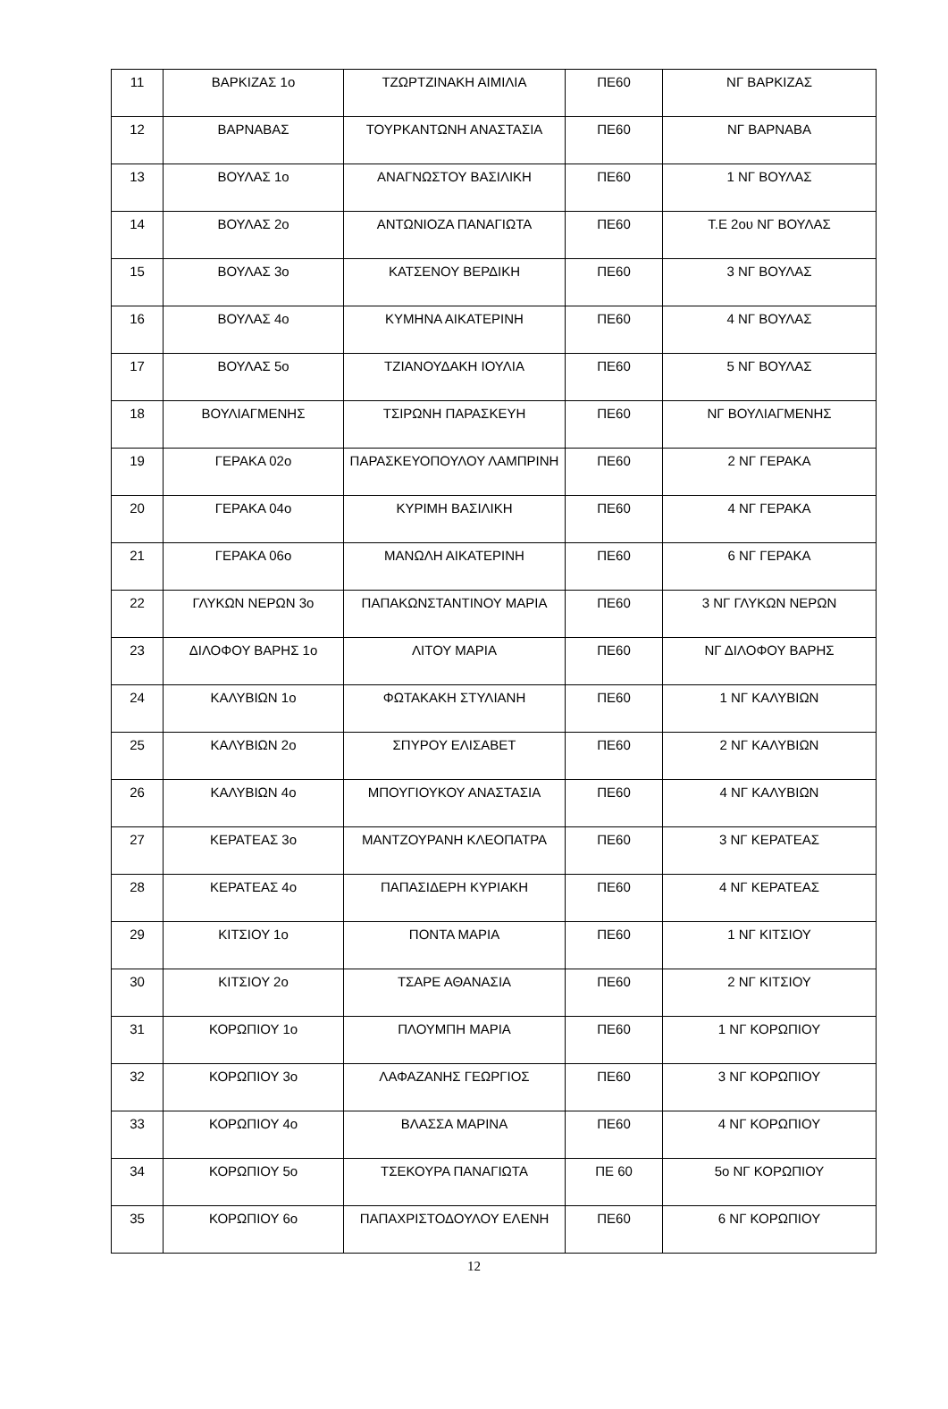| 11 | ΒΑΡΚΙΖΑΣ 1ο | ΤΖΩΡΤΖΙΝΑΚΗ ΑΙΜΙΛΙΑ | ΠΕ60 | ΝΓ ΒΑΡΚΙΖΑΣ |
| 12 | ΒΑΡΝΑΒΑΣ | ΤΟΥΡΚΑΝΤΩΝΗ ΑΝΑΣΤΑΣΙΑ | ΠΕ60 | ΝΓ ΒΑΡΝΑΒΑ |
| 13 | ΒΟΥΛΑΣ 1ο | ΑΝΑΓΝΩΣΤΟΥ ΒΑΣΙΛΙΚΗ | ΠΕ60 | 1 ΝΓ ΒΟΥΛΑΣ |
| 14 | ΒΟΥΛΑΣ 2ο | ΑΝΤΩΝΙΟΖΑ ΠΑΝΑΓΙΩΤΑ | ΠΕ60 | Τ.Ε 2ου ΝΓ ΒΟΥΛΑΣ |
| 15 | ΒΟΥΛΑΣ 3ο | ΚΑΤΣΕΝΟΥ ΒΕΡΔΙΚΗ | ΠΕ60 | 3 ΝΓ ΒΟΥΛΑΣ |
| 16 | ΒΟΥΛΑΣ 4ο | ΚΥΜΗΝΑ ΑΙΚΑΤΕΡΙΝΗ | ΠΕ60 | 4 ΝΓ ΒΟΥΛΑΣ |
| 17 | ΒΟΥΛΑΣ 5ο | ΤΖΙΑΝΟΥΔΑΚΗ ΙΟΥΛΙΑ | ΠΕ60 | 5 ΝΓ ΒΟΥΛΑΣ |
| 18 | ΒΟΥΛΙΑΓΜΕΝΗΣ | ΤΣΙΡΩΝΗ ΠΑΡΑΣΚΕΥΗ | ΠΕ60 | ΝΓ ΒΟΥΛΙΑΓΜΕΝΗΣ |
| 19 | ΓΕΡΑΚΑ 02ο | ΠΑΡΑΣΚΕΥΟΠΟΥΛΟΥ ΛΑΜΠΡΙΝΗ | ΠΕ60 | 2 ΝΓ ΓΕΡΑΚΑ |
| 20 | ΓΕΡΑΚΑ 04ο | ΚΥΡΙΜΗ ΒΑΣΙΛΙΚΗ | ΠΕ60 | 4 ΝΓ ΓΕΡΑΚΑ |
| 21 | ΓΕΡΑΚΑ 06ο | ΜΑΝΩΛΗ ΑΙΚΑΤΕΡΙΝΗ | ΠΕ60 | 6 ΝΓ ΓΕΡΑΚΑ |
| 22 | ΓΛΥΚΩΝ ΝΕΡΩΝ 3ο | ΠΑΠΑΚΩΝΣΤΑΝΤΙΝΟΥ ΜΑΡΙΑ | ΠΕ60 | 3 ΝΓ ΓΛΥΚΩΝ ΝΕΡΩΝ |
| 23 | ΔΙΛΟΦΟΥ ΒΑΡΗΣ 1ο | ΛΙΤΟΥ ΜΑΡΙΑ | ΠΕ60 | ΝΓ ΔΙΛΟΦΟΥ ΒΑΡΗΣ |
| 24 | ΚΑΛΥΒΙΩΝ 1ο | ΦΩΤΑΚΑΚΗ ΣΤΥΛΙΑΝΗ | ΠΕ60 | 1 ΝΓ ΚΑΛΥΒΙΩΝ |
| 25 | ΚΑΛΥΒΙΩΝ 2ο | ΣΠΥΡΟΥ ΕΛΙΣΑΒΕΤ | ΠΕ60 | 2 ΝΓ ΚΑΛΥΒΙΩΝ |
| 26 | ΚΑΛΥΒΙΩΝ 4ο | ΜΠΟΥΓΙΟΥΚΟΥ ΑΝΑΣΤΑΣΙΑ | ΠΕ60 | 4 ΝΓ ΚΑΛΥΒΙΩΝ |
| 27 | ΚΕΡΑΤΕΑΣ 3ο | ΜΑΝΤΖΟΥΡΑΝΗ ΚΛΕΟΠΑΤΡΑ | ΠΕ60 | 3 ΝΓ ΚΕΡΑΤΕΑΣ |
| 28 | ΚΕΡΑΤΕΑΣ 4ο | ΠΑΠΑΣΙΔΕΡΗ ΚΥΡΙΑΚΗ | ΠΕ60 | 4 ΝΓ ΚΕΡΑΤΕΑΣ |
| 29 | ΚΙΤΣΙΟΥ 1ο | ΠΟΝΤΑ ΜΑΡΙΑ | ΠΕ60 | 1 ΝΓ ΚΙΤΣΙΟΥ |
| 30 | ΚΙΤΣΙΟΥ 2ο | ΤΣΑΡΕ ΑΘΑΝΑΣΙΑ | ΠΕ60 | 2 ΝΓ ΚΙΤΣΙΟΥ |
| 31 | ΚΟΡΩΠΙΟΥ 1ο | ΠΛΟΥΜΠΗ ΜΑΡΙΑ | ΠΕ60 | 1 ΝΓ ΚΟΡΩΠΙΟΥ |
| 32 | ΚΟΡΩΠΙΟΥ 3ο | ΛΑΦΑΖΑΝΗΣ ΓΕΩΡΓΙΟΣ | ΠΕ60 | 3 ΝΓ ΚΟΡΩΠΙΟΥ |
| 33 | ΚΟΡΩΠΙΟΥ 4ο | ΒΛΑΣΣΑ ΜΑΡΙΝΑ | ΠΕ60 | 4 ΝΓ ΚΟΡΩΠΙΟΥ |
| 34 | ΚΟΡΩΠΙΟΥ 5ο | ΤΣΕΚΟΥΡΑ ΠΑΝΑΓΙΩΤΑ | ΠΕ 60 | 5ο ΝΓ ΚΟΡΩΠΙΟΥ |
| 35 | ΚΟΡΩΠΙΟΥ 6ο | ΠΑΠΑΧΡΙΣΤΟΔΟΥΛΟΥ ΕΛΕΝΗ | ΠΕ60 | 6 ΝΓ ΚΟΡΩΠΙΟΥ |
12